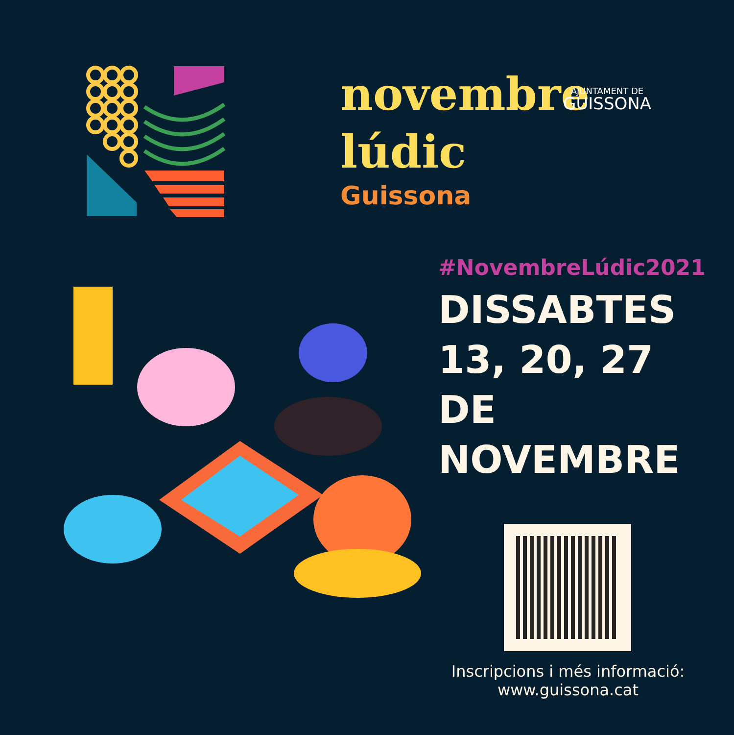novembre
lúdic
Guissona
AJUNTAMENT DE
GUISSONA
#NovembreLúdic2021
DISSABTES
13, 20, 27
DE NOVEMBRE
Inscripcions i més informació:
www.guissona.cat